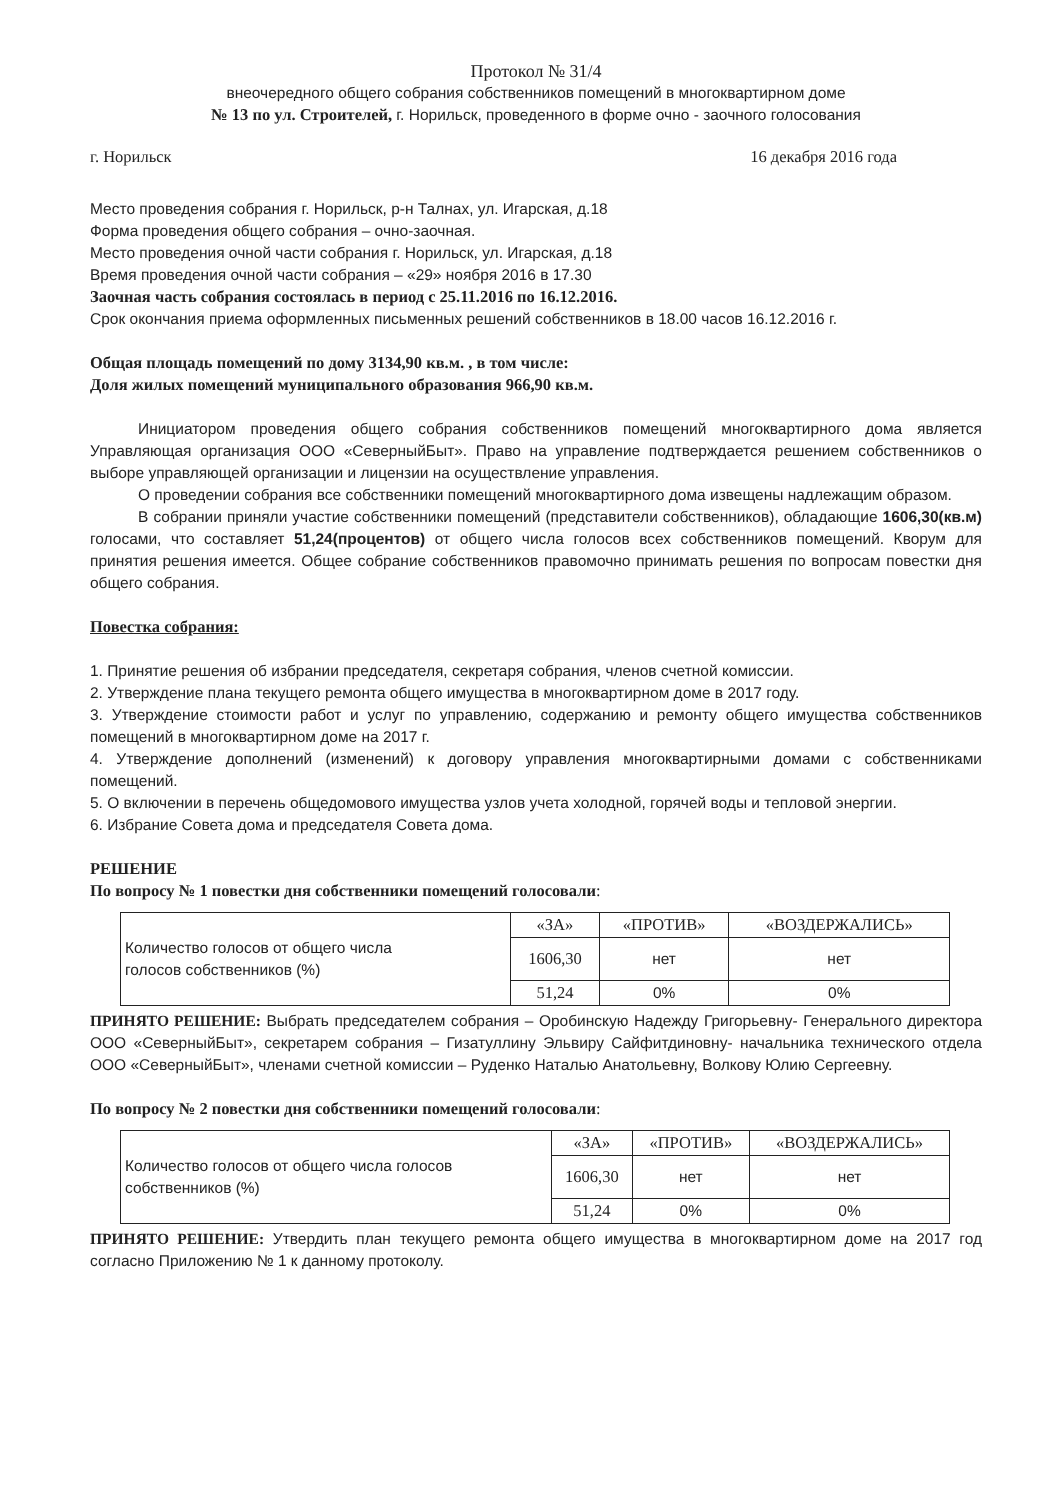Протокол № 31/4
внеочередного общего собрания собственников помещений в многоквартирном доме
№ 13 по ул. Строителей, г. Норильск, проведенного в форме очно - заочного голосования
г. Норильск 16 декабря 2016 года
Место проведения собрания г. Норильск, р-н Талнах, ул. Игарская, д.18
Форма проведения общего собрания – очно-заочная.
Место проведения очной части собрания г. Норильск, ул. Игарская, д.18
Время проведения очной части собрания – «29» ноября 2016 в 17.30
Заочная часть собрания состоялась в период с 25.11.2016 по 16.12.2016.
Срок окончания приема оформленных письменных решений собственников в 18.00 часов 16.12.2016 г.
Общая площадь помещений по дому 3134,90 кв.м. , в том числе:
Доля жилых помещений муниципального образования 966,90 кв.м.
Инициатором проведения общего собрания собственников помещений многоквартирного дома является Управляющая организация ООО «СеверныйБыт». Право на управление подтверждается решением собственников о выборе управляющей организации и лицензии на осуществление управления.
О проведении собрания все собственники помещений многоквартирного дома извещены надлежащим образом.
В собрании приняли участие собственники помещений (представители собственников), обладающие 1606,30(кв.м) голосами, что составляет 51,24(процентов) от общего числа голосов всех собственников помещений. Кворум для принятия решения имеется. Общее собрание собственников правомочно принимать решения по вопросам повестки дня общего собрания.
Повестка собрания:
1. Принятие решения об избрании председателя, секретаря собрания, членов счетной комиссии.
2. Утверждение плана текущего ремонта общего имущества в многоквартирном доме в 2017 году.
3. Утверждение стоимости работ и услуг по управлению, содержанию и ремонту общего имущества собственников помещений в многоквартирном доме на 2017 г.
4. Утверждение дополнений (изменений) к договору управления многоквартирными домами с собственниками помещений.
5. О включении в перечень общедомового имущества узлов учета холодной, горячей воды и тепловой энергии.
6. Избрание Совета дома и председателя Совета дома.
РЕШЕНИЕ
По вопросу № 1 повестки дня собственники помещений голосовали:
| Количество голосов от общего числа голосов собственников (%) | «ЗА» | «ПРОТИВ» | «ВОЗДЕРЖАЛИСЬ» |
| | 1606,30 | нет | нет |
| | 51,24 | 0% | 0% |
ПРИНЯТО РЕШЕНИЕ: Выбрать председателем собрания – Оробинскую Надежду Григорьевну- Генерального директора ООО «СеверныйБыт», секретарем собрания – Гизатуллину Эльвиру Сайфитдиновну- начальника технического отдела ООО «СеверныйБыт», членами счетной комиссии – Руденко Наталью Анатольевну, Волкову Юлию Сергеевну.
По вопросу № 2 повестки дня собственники помещений голосовали:
| Количество голосов от общего числа голосов собственников (%) | «ЗА» | «ПРОТИВ» | «ВОЗДЕРЖАЛИСЬ» |
| | 1606,30 | нет | нет |
| | 51,24 | 0% | 0% |
ПРИНЯТО РЕШЕНИЕ: Утвердить план текущего ремонта общего имущества в многоквартирном доме на 2017 год согласно Приложению № 1 к данному протоколу.